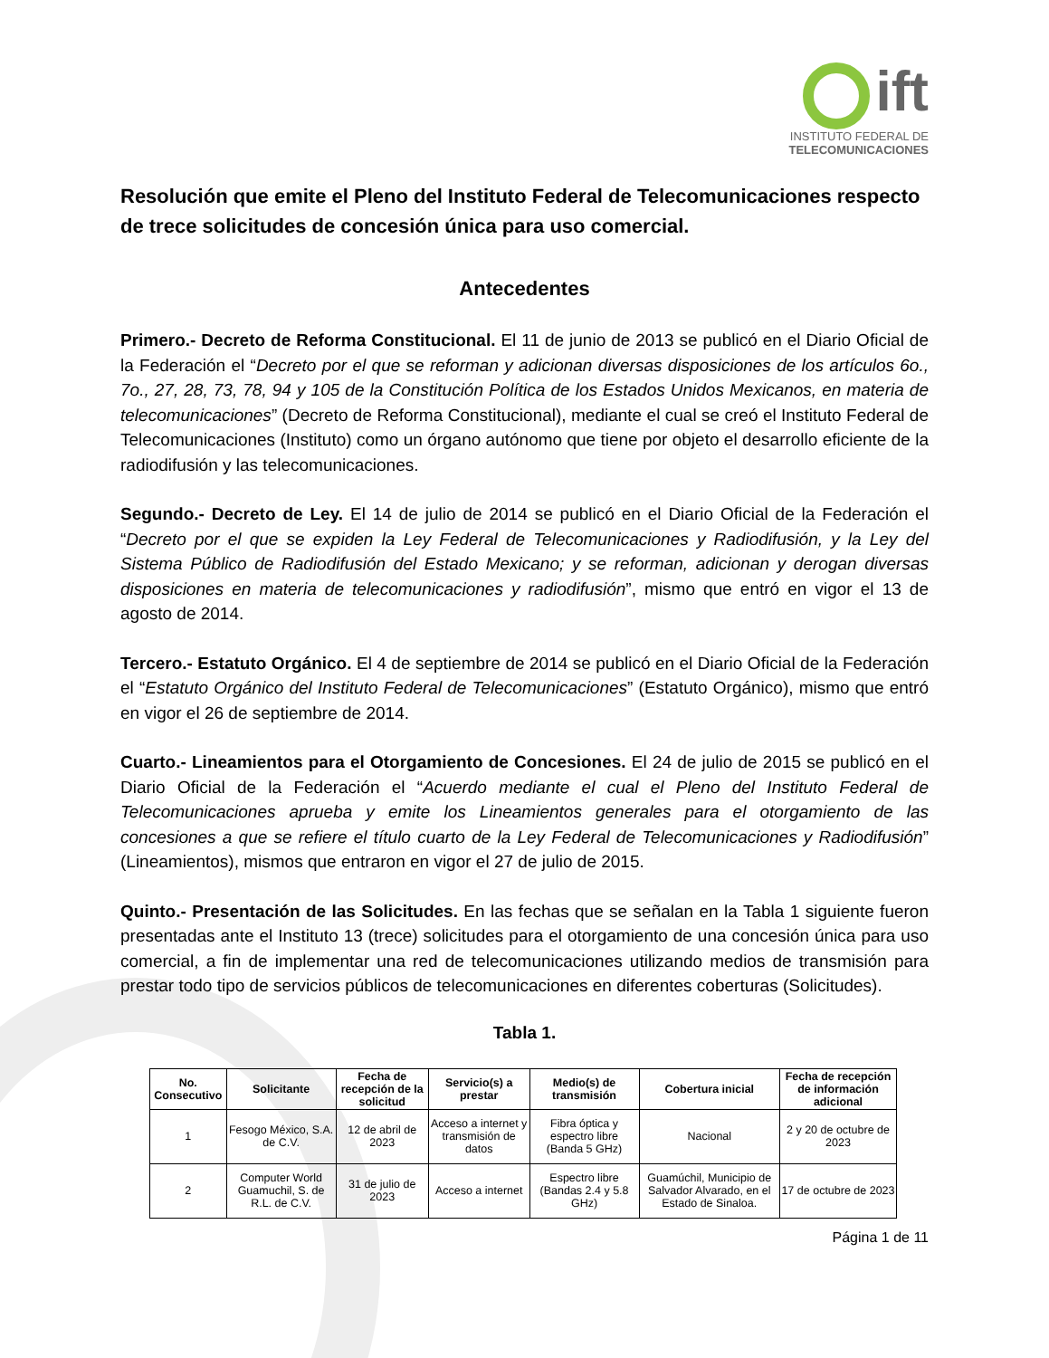ift
INSTITUTO FEDERAL DE
TELECOMUNICACIONES
Resolución que emite el Pleno del Instituto Federal de Telecomunicaciones respecto de trece solicitudes de concesión única para uso comercial.
Antecedentes
Primero.- Decreto de Reforma Constitucional. El 11 de junio de 2013 se publicó en el Diario Oficial de la Federación el “Decreto por el que se reforman y adicionan diversas disposiciones de los artículos 6o., 7o., 27, 28, 73, 78, 94 y 105 de la Constitución Política de los Estados Unidos Mexicanos, en materia de telecomunicaciones” (Decreto de Reforma Constitucional), mediante el cual se creó el Instituto Federal de Telecomunicaciones (Instituto) como un órgano autónomo que tiene por objeto el desarrollo eficiente de la radiodifusión y las telecomunicaciones.
Segundo.- Decreto de Ley. El 14 de julio de 2014 se publicó en el Diario Oficial de la Federación el “Decreto por el que se expiden la Ley Federal de Telecomunicaciones y Radiodifusión, y la Ley del Sistema Público de Radiodifusión del Estado Mexicano; y se reforman, adicionan y derogan diversas disposiciones en materia de telecomunicaciones y radiodifusión”, mismo que entró en vigor el 13 de agosto de 2014.
Tercero.- Estatuto Orgánico. El 4 de septiembre de 2014 se publicó en el Diario Oficial de la Federación el “Estatuto Orgánico del Instituto Federal de Telecomunicaciones” (Estatuto Orgánico), mismo que entró en vigor el 26 de septiembre de 2014.
Cuarto.- Lineamientos para el Otorgamiento de Concesiones. El 24 de julio de 2015 se publicó en el Diario Oficial de la Federación el “Acuerdo mediante el cual el Pleno del Instituto Federal de Telecomunicaciones aprueba y emite los Lineamientos generales para el otorgamiento de las concesiones a que se refiere el título cuarto de la Ley Federal de Telecomunicaciones y Radiodifusión” (Lineamientos), mismos que entraron en vigor el 27 de julio de 2015.
Quinto.- Presentación de las Solicitudes. En las fechas que se señalan en la Tabla 1 siguiente fueron presentadas ante el Instituto 13 (trece) solicitudes para el otorgamiento de una concesión única para uso comercial, a fin de implementar una red de telecomunicaciones utilizando medios de transmisión para prestar todo tipo de servicios públicos de telecomunicaciones en diferentes coberturas (Solicitudes).
Tabla 1.
| No. Consecutivo | Solicitante | Fecha de recepción de la solicitud | Servicio(s) a prestar | Medio(s) de transmisión | Cobertura inicial | Fecha de recepción de información adicional |
| --- | --- | --- | --- | --- | --- | --- |
| 1 | Fesogo México, S.A. de C.V. | 12 de abril de 2023 | Acceso a internet y transmisión de datos | Fibra óptica y espectro libre (Banda 5 GHz) | Nacional | 2 y 20 de octubre de 2023 |
| 2 | Computer World Guamuchil, S. de R.L. de C.V. | 31 de julio de 2023 | Acceso a internet | Espectro libre (Bandas 2.4 y 5.8 GHz) | Guamúchil, Municipio de Salvador Alvarado, en el Estado de Sinaloa. | 17 de octubre de 2023 |
Página 1 de 11